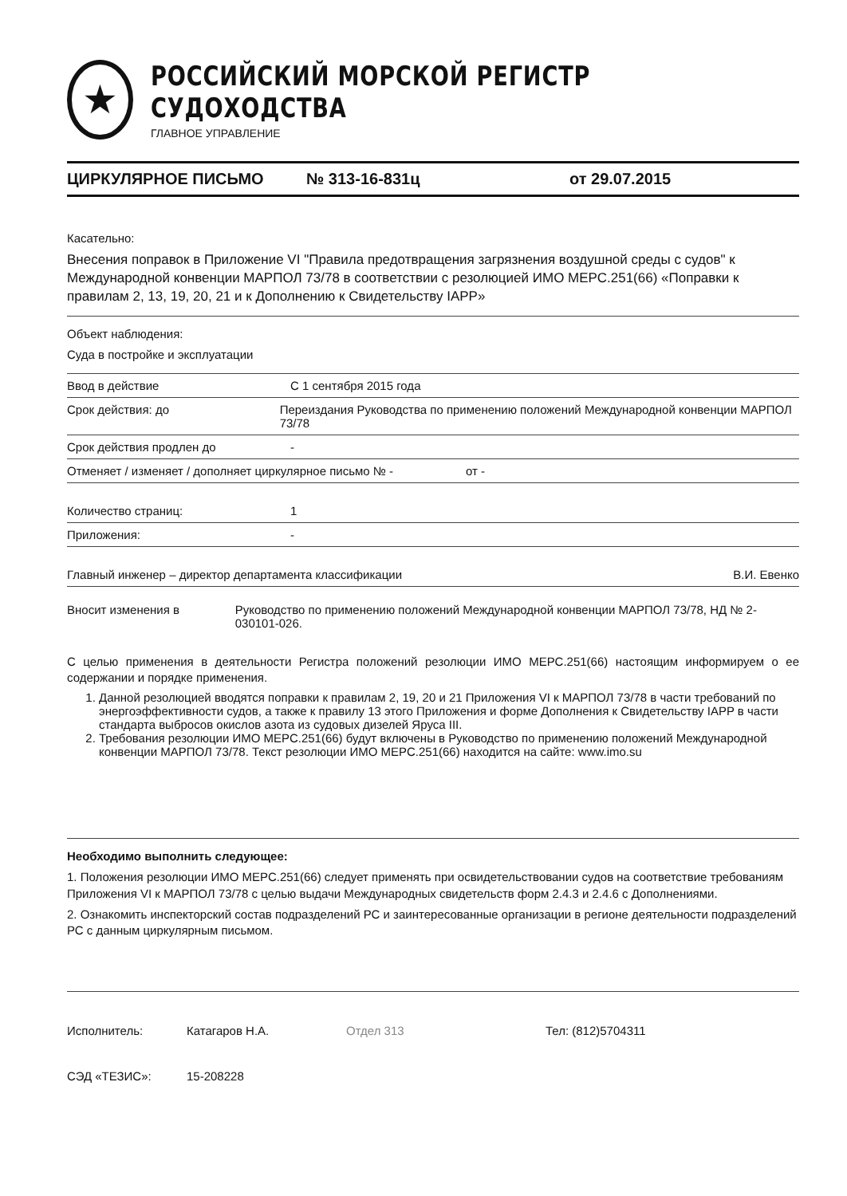★
РОССИЙСКИЙ МОРСКОЙ РЕГИСТР СУДОХОДСТВА
ГЛАВНОЕ УПРАВЛЕНИЕ
ЦИРКУЛЯРНОЕ ПИСЬМО № 313-16-831ц от 29.07.2015
Касательно:
Внесения поправок в Приложение VI "Правила предотвращения загрязнения воздушной среды с судов" к Международной конвенции МАРПОЛ 73/78 в соответствии с резолюцией ИМО МЕРС.251(66) «Поправки к правилам 2, 13, 19, 20, 21 и к Дополнению к Свидетельству IAPP»
Объект наблюдения:
Суда в постройке и эксплуатации
Ввод в действие С 1 сентября 2015 года
Срок действия: до Переиздания Руководства по применению положений Международной конвенции МАРПОЛ 73/78
Срок действия продлен до -
Отменяет / изменяет / дополняет циркулярное письмо № - от -
Количество страниц: 1
Приложения: -
Главный инженер – директор департамента классификации В.И. Евенко
Вносит изменения в Руководство по применению положений Международной конвенции МАРПОЛ 73/78, НД № 2-030101-026.
С целью применения в деятельности Регистра положений резолюции ИМО МЕРС.251(66) настоящим информируем о ее содержании и порядке применения.
1. Данной резолюцией вводятся поправки к правилам 2, 19, 20 и 21 Приложения VI к МАРПОЛ 73/78 в части требований по энергоэффективности судов, а также к правилу 13 этого Приложения и форме Дополнения к Свидетельству IAPP в части стандарта выбросов окислов азота из судовых дизелей Яруса III.
2. Требования резолюции ИМО МЕРС.251(66) будут включены в Руководство по применению положений Международной конвенции МАРПОЛ 73/78. Текст резолюции ИМО МЕРС.251(66) находится на сайте: www.imo.su
Необходимо выполнить следующее:
1. Положения резолюции ИМО МЕРС.251(66) следует применять при освидетельствовании судов на соответствие требованиям Приложения VI к МАРПОЛ 73/78 с целью выдачи Международных свидетельств форм 2.4.3 и 2.4.6 с Дополнениями.
2. Ознакомить инспекторский состав подразделений РС и заинтересованные организации в регионе деятельности подразделений РС с данным циркулярным письмом.
Исполнитель: Катагаров Н.А. Отдел 313 Тел: (812)5704311
СЭД «ТЕЗИС»: 15-208228